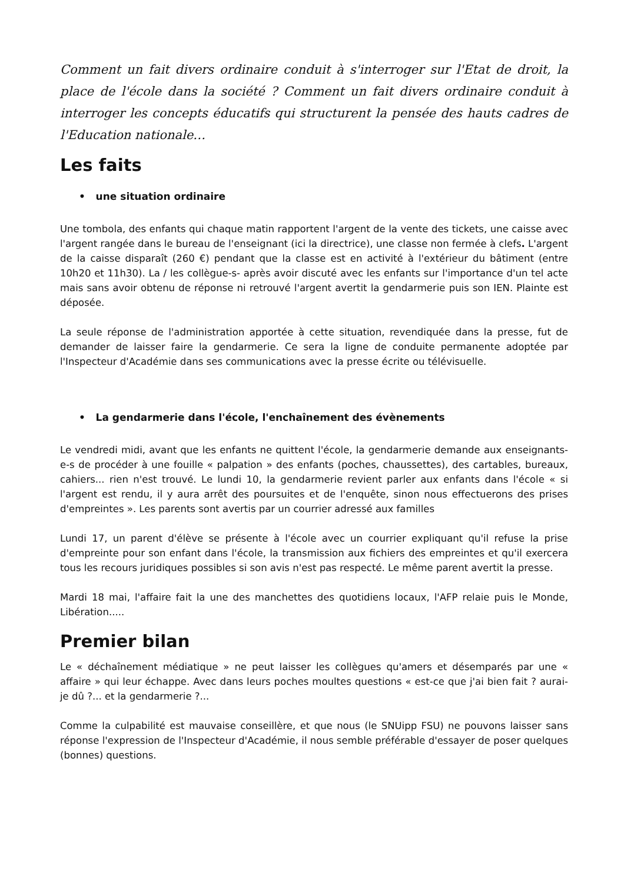Comment un fait divers ordinaire conduit à s'interroger sur l'Etat de droit, la place de l'école dans la société ? Comment un fait divers ordinaire conduit à interroger les concepts éducatifs qui structurent la pensée des hauts cadres de l'Education nationale…
Les faits
• une situation ordinaire
Une tombola, des enfants qui chaque matin rapportent l'argent de la vente des tickets, une caisse avec l'argent rangée dans le bureau de l'enseignant (ici la directrice), une classe non fermée à clefs. L'argent de la caisse disparaît (260 €) pendant que la classe est en activité à l'extérieur du bâtiment (entre 10h20 et 11h30). La / les collègue-s- après avoir discuté avec les enfants sur l'importance d'un tel acte mais sans avoir obtenu de réponse ni retrouvé l'argent avertit la gendarmerie puis son IEN. Plainte est déposée.
La seule réponse de l'administration apportée à cette situation, revendiquée dans la presse, fut de demander de laisser faire la gendarmerie. Ce sera la ligne de conduite permanente adoptée par l'Inspecteur d'Académie dans ses communications avec la presse écrite ou télévisuelle.
• La gendarmerie dans l'école, l'enchaînement des évènements
Le vendredi midi, avant que les enfants ne quittent l'école, la gendarmerie demande aux enseignants-e-s de procéder à une fouille « palpation » des enfants (poches, chaussettes), des cartables, bureaux, cahiers... rien n'est trouvé. Le lundi 10, la gendarmerie revient parler aux enfants dans l'école « si l'argent est rendu, il y aura arrêt des poursuites et de l'enquête, sinon nous effectuerons des prises d'empreintes ». Les parents sont avertis par un courrier adressé aux familles
Lundi 17, un parent d'élève se présente à l'école avec un courrier expliquant qu'il refuse la prise d'empreinte pour son enfant dans l'école, la transmission aux fichiers des empreintes et qu'il exercera tous les recours juridiques possibles si son avis n'est pas respecté. Le même parent avertit la presse.
Mardi 18 mai, l'affaire fait la une des manchettes des quotidiens locaux, l'AFP relaie puis le Monde, Libération.....
Premier bilan
Le « déchaînement médiatique » ne peut laisser les collègues qu'amers et désemparés par une « affaire » qui leur échappe. Avec dans leurs poches moultes questions « est-ce que j'ai bien fait ? aurai-je dû ?... et la gendarmerie ?...
Comme la culpabilité est mauvaise conseillère, et que nous (le SNUipp FSU) ne pouvons laisser sans réponse l'expression de l'Inspecteur d'Académie, il nous semble préférable d'essayer de poser quelques (bonnes) questions.